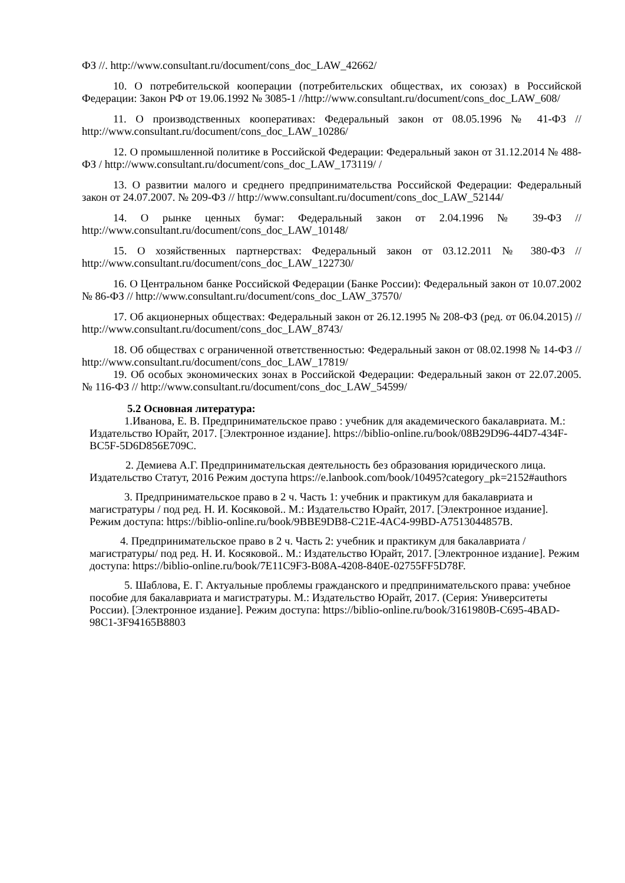ФЗ //. http://www.consultant.ru/document/cons_doc_LAW_42662/
10. О потребительской кооперации (потребительских обществах, их союзах) в Российской Федерации: Закон РФ от 19.06.1992 № 3085-1 //http://www.consultant.ru/document/cons_doc_LAW_608/
11. О производственных кооперативах: Федеральный закон от 08.05.1996 № 41-ФЗ // http://www.consultant.ru/document/cons_doc_LAW_10286/
12. О промышленной политике в Российской Федерации: Федеральный закон от 31.12.2014 № 488-ФЗ / http://www.consultant.ru/document/cons_doc_LAW_173119/ /
13. О развитии малого и среднего предпринимательства Российской Федерации: Федеральный закон от 24.07.2007. № 209-ФЗ // http://www.consultant.ru/document/cons_doc_LAW_52144/
14. О рынке ценных бумаг: Федеральный закон от 2.04.1996 № 39-ФЗ // http://www.consultant.ru/document/cons_doc_LAW_10148/
15. О хозяйственных партнерствах: Федеральный закон от 03.12.2011 № 380-ФЗ // http://www.consultant.ru/document/cons_doc_LAW_122730/
16. О Центральном банке Российской Федерации (Банке России): Федеральный закон от 10.07.2002 № 86-ФЗ // http://www.consultant.ru/document/cons_doc_LAW_37570/
17. Об акционерных обществах: Федеральный закон от 26.12.1995 № 208-ФЗ (ред. от 06.04.2015) // http://www.consultant.ru/document/cons_doc_LAW_8743/
18. Об обществах с ограниченной ответственностью: Федеральный закон от 08.02.1998 № 14-ФЗ // http://www.consultant.ru/document/cons_doc_LAW_17819/
19. Об особых экономических зонах в Российской Федерации: Федеральный закон от 22.07.2005. № 116-ФЗ // http://www.consultant.ru/document/cons_doc_LAW_54599/
5.2 Основная литература:
1.Иванова, Е. В. Предпринимательское право : учебник для академического бакалавриата. М.: Издательство Юрайт, 2017. [Электронное издание]. https://biblio-online.ru/book/08B29D96-44D7-434F-BC5F-5D6D856E709C.
2. Демиева А.Г. Предпринимательская деятельность без образования юридического лица. Издательство Статут, 2016 Режим доступа https://e.lanbook.com/book/10495?category_pk=2152#authors
3. Предпринимательское право в 2 ч. Часть 1: учебник и практикум для бакалавриата и магистратуры / под ред. Н. И. Косяковой.. М.: Издательство Юрайт, 2017. [Электронное издание]. Режим доступа: https://biblio-online.ru/book/9BBE9DB8-C21E-4AC4-99BD-A7513044857B.
4. Предпринимательское право в 2 ч. Часть 2: учебник и практикум для бакалавриата /магистратуры/ под ред. Н. И. Косяковой.. М.: Издательство Юрайт, 2017. [Электронное издание]. Режим доступа: https://biblio-online.ru/book/7E11C9F3-B08A-4208-840E-02755FF5D78F.
5. Шаблова, Е. Г. Актуальные проблемы гражданского и предпринимательского права: учебное пособие для бакалавриата и магистратуры. М.: Издательство Юрайт, 2017. (Серия: Университеты России). [Электронное издание]. Режим доступа: https://biblio-online.ru/book/3161980B-C695-4BAD-98C1-3F94165B8803